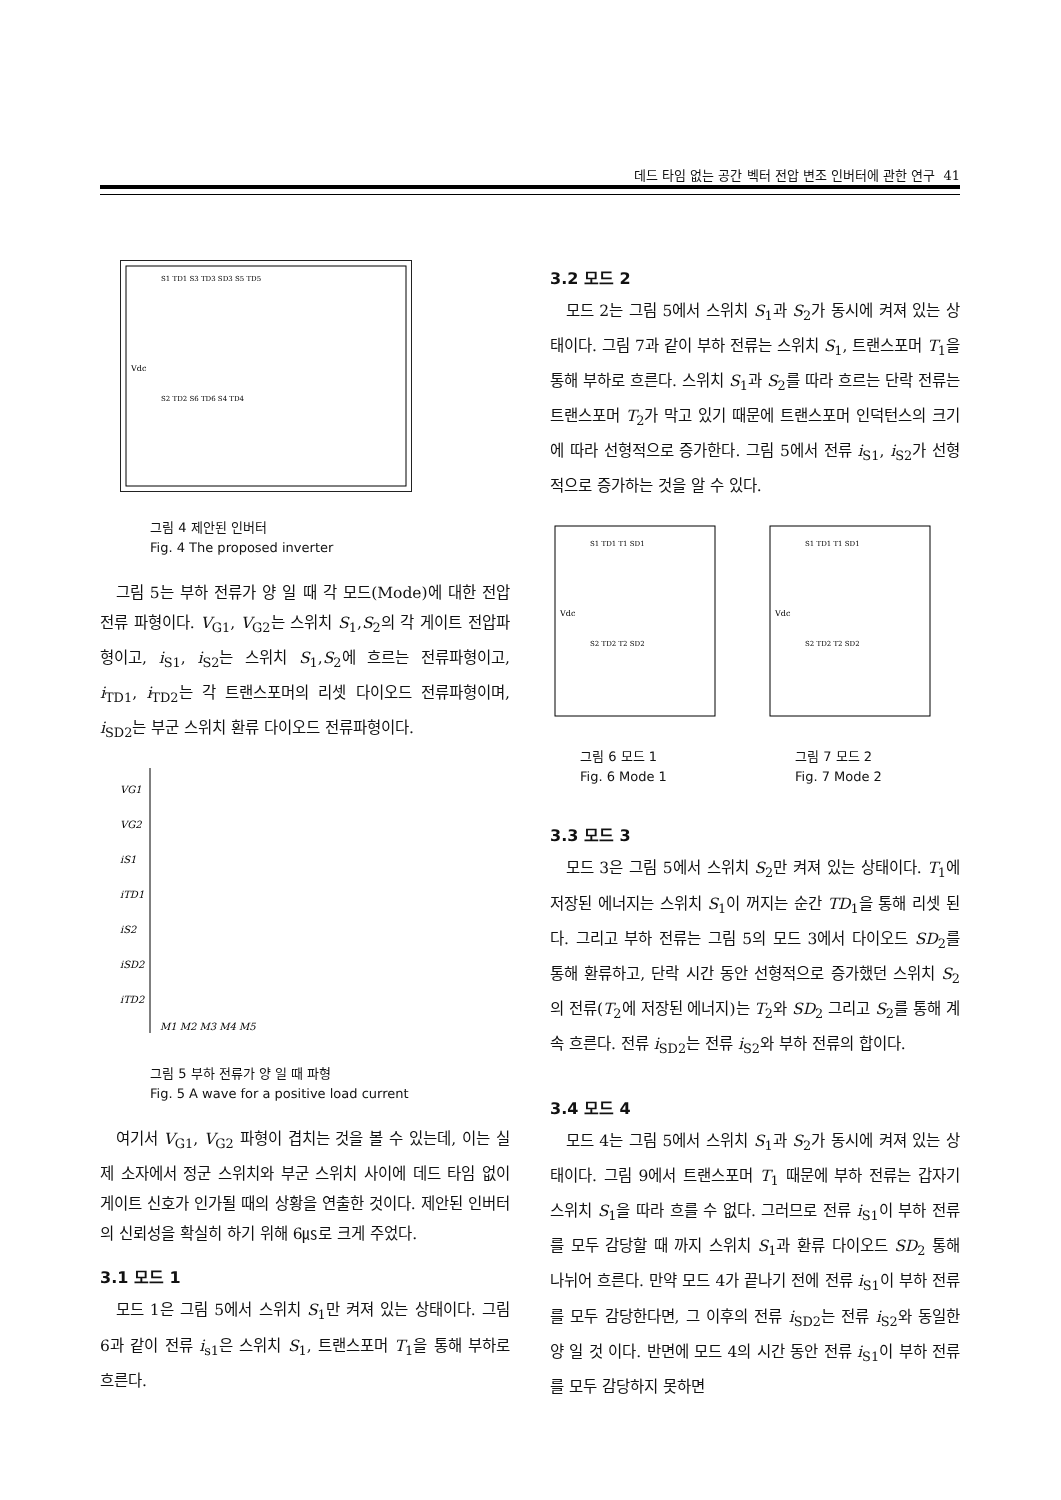데드 타임 없는 공간 벡터 전압 변조 인버터에 관한 연구 41
Vdc
S1 TD1 S3 TD3 SD3 S5 TD5
S2 TD2 S6 TD6 S4 TD4
그림 4 제안된 인버터
Fig. 4 The proposed inverter
그림 5는 부하 전류가 양 일 때 각 모드(Mode)에 대한 전압 전류 파형이다. V<sub>G1</sub>, V<sub>G2</sub>는 스위치 S<sub>1</sub>,S<sub>2</sub>의 각 게이트 전압파형이고, i<sub>S1</sub>, i<sub>S2</sub>는 스위치 S<sub>1</sub>,S<sub>2</sub>에 흐르는 전류파형이고, i<sub>TD1</sub>, i<sub>TD2</sub>는 각 트랜스포머의 리셋 다이오드 전류파형이며, i<sub>SD2</sub>는 부군 스위치 환류 다이오드 전류파형이다.
VG1
VG2
iS1
iTD1
iS2
iSD2
iTD2
M1 M2 M3 M4 M5
그림 5 부하 전류가 양 일 때 파형
Fig. 5 A wave for a positive load current
여기서 V<sub>G1</sub>, V<sub>G2</sub> 파형이 겹치는 것을 볼 수 있는데, 이는 실제 소자에서 정군 스위치와 부군 스위치 사이에 데드 타임 없이 게이트 신호가 인가될 때의 상황을 연출한 것이다. 제안된 인버터의 신뢰성을 확실히 하기 위해 6㎲로 크게 주었다.
3.1 모드 1
모드 1은 그림 5에서 스위치 S<sub>1</sub>만 켜져 있는 상태이다. 그림 6과 같이 전류 i<sub>s1</sub>은 스위치 S<sub>1</sub>, 트랜스포머 T<sub>1</sub>을 통해 부하로 흐른다.
3.2 모드 2
모드 2는 그림 5에서 스위치 S<sub>1</sub>과 S<sub>2</sub>가 동시에 켜져 있는 상태이다. 그림 7과 같이 부하 전류는 스위치 S<sub>1</sub>, 트랜스포머 T<sub>1</sub>을 통해 부하로 흐른다. 스위치 S<sub>1</sub>과 S<sub>2</sub>를 따라 흐르는 단락 전류는 트랜스포머 T<sub>2</sub>가 막고 있기 때문에 트랜스포머 인덕턴스의 크기에 따라 선형적으로 증가한다. 그림 5에서 전류 i<sub>S1</sub>, i<sub>S2</sub>가 선형적으로 증가하는 것을 알 수 있다.
Vdc
S1 TD1 T1 SD1
S2 TD2 T2 SD2
그림 6 모드 1
Fig. 6 Mode 1
Vdc
S1 TD1 T1 SD1
S2 TD2 T2 SD2
그림 7 모드 2
Fig. 7 Mode 2
3.3 모드 3
모드 3은 그림 5에서 스위치 S<sub>2</sub>만 켜져 있는 상태이다. T<sub>1</sub>에 저장된 에너지는 스위치 S<sub>1</sub>이 꺼지는 순간 TD<sub>1</sub>을 통해 리셋 된다. 그리고 부하 전류는 그림 5의 모드 3에서 다이오드 SD<sub>2</sub>를 통해 환류하고, 단락 시간 동안 선형적으로 증가했던 스위치 S<sub>2</sub>의 전류(T<sub>2</sub>에 저장된 에너지)는 T<sub>2</sub>와 SD<sub>2</sub> 그리고 S<sub>2</sub>를 통해 계속 흐른다. 전류 i<sub>SD2</sub>는 전류 i<sub>S2</sub>와 부하 전류의 합이다.
3.4 모드 4
모드 4는 그림 5에서 스위치 S<sub>1</sub>과 S<sub>2</sub>가 동시에 켜져 있는 상태이다. 그림 9에서 트랜스포머 T<sub>1</sub> 때문에 부하 전류는 갑자기 스위치 S<sub>1</sub>을 따라 흐를 수 없다. 그러므로 전류 i<sub>S1</sub>이 부하 전류를 모두 감당할 때 까지 스위치 S<sub>1</sub>과 환류 다이오드 SD<sub>2</sub> 통해 나뉘어 흐른다. 만약 모드 4가 끝나기 전에 전류 i<sub>S1</sub>이 부하 전류를 모두 감당한다면, 그 이후의 전류 i<sub>SD2</sub>는 전류 i<sub>S2</sub>와 동일한 양 일 것 이다. 반면에 모드 4의 시간 동안 전류 i<sub>S1</sub>이 부하 전류를 모두 감당하지 못하면